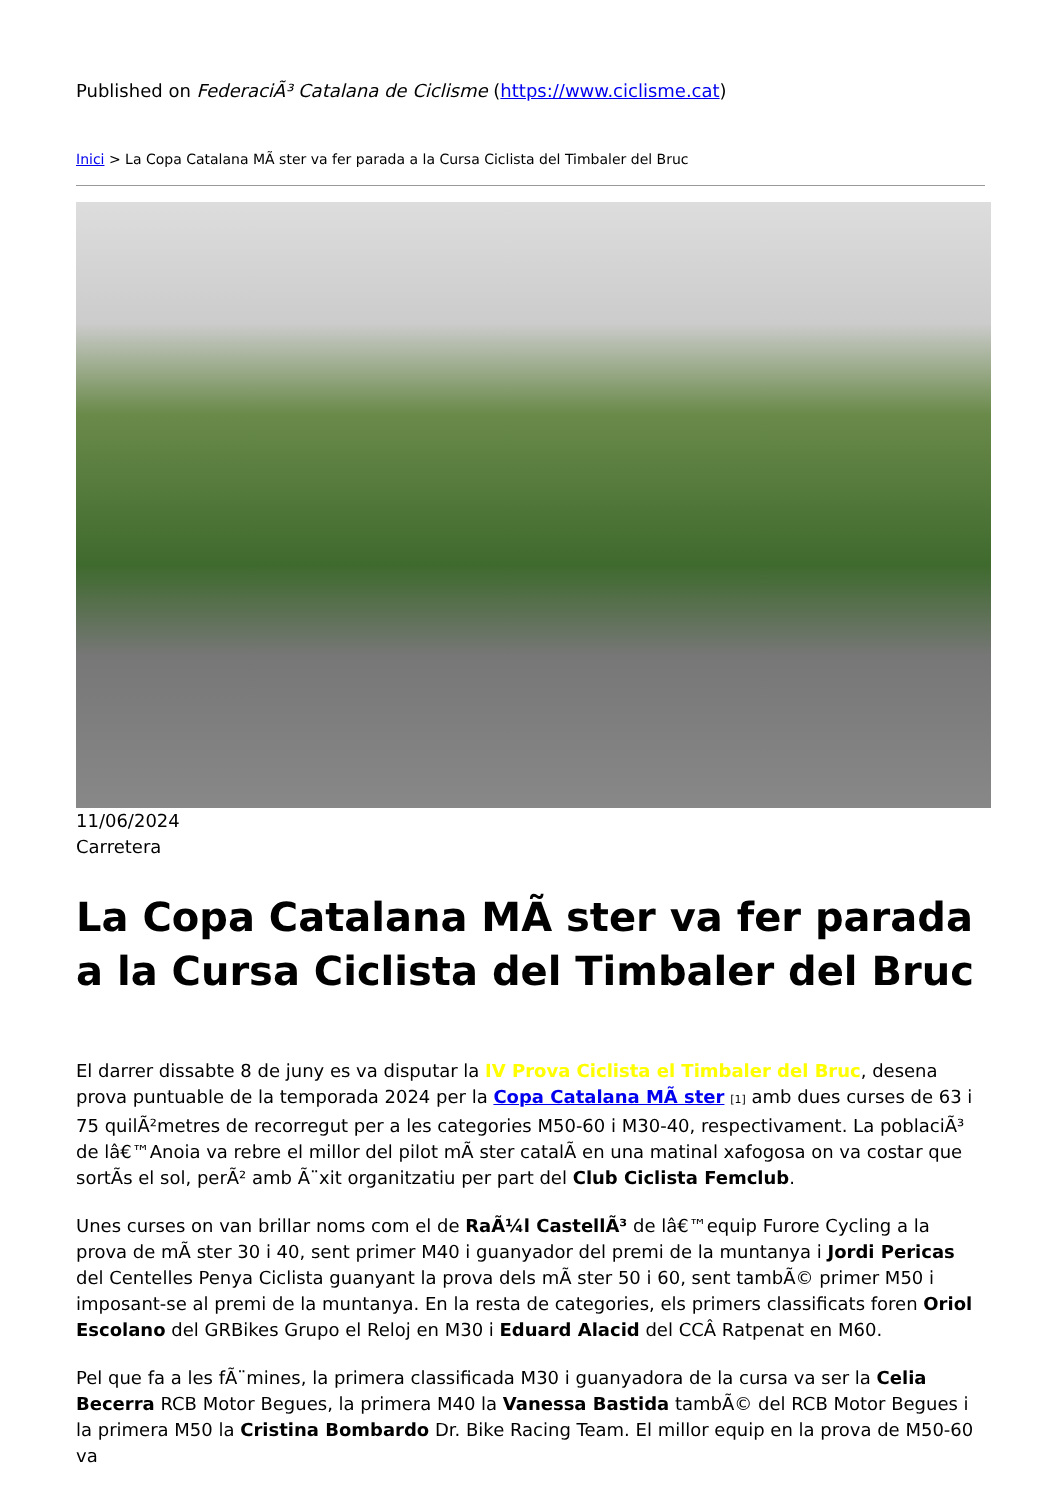Published on FederaciÃ³ Catalana de Ciclisme (https://www.ciclisme.cat)
Inici > La Copa Catalana MÃ ster va fer parada a la Cursa Ciclista del Timbaler del Bruc
11/06/2024
Carretera
La Copa Catalana MÃ ster va fer parada a la Cursa Ciclista del Timbaler del Bruc
El darrer dissabte 8 de juny es va disputar la IV Prova Ciclista el Timbaler del Bruc, desena prova puntuable de la temporada 2024 per la Copa Catalana MÃ ster [1] amb dues curses de 63 i 75 quilÃ²metres de recorregut per a les categories M50-60 i M30-40, respectivament. La poblaciÃ³ de lâ€™Anoia va rebre el millor del pilot mÃ ster catalÃ en una matinal xafogosa on va costar que sortÃs el sol, perÃ² amb Ã¨xit organitzatiu per part del Club Ciclista Femclub.
Unes curses on van brillar noms com el de RaÃ¼l CastellÃ³ de lâ€™equip Furore Cycling a la prova de mÃ ster 30 i 40, sent primer M40 i guanyador del premi de la muntanya i Jordi Pericas del Centelles Penya Ciclista guanyant la prova dels mÃ ster 50 i 60, sent tambÃ© primer M50 i imposant-se al premi de la muntanya. En la resta de categories, els primers classificats foren Oriol Escolano del GRBikes Grupo el Reloj en M30 i Eduard Alacid del CCÂ Ratpenat en M60.
Pel que fa a les fÃ¨mines, la primera classificada M30 i guanyadora de la cursa va ser la Celia Becerra RCB Motor Begues, la primera M40 la Vanessa Bastida tambÃ© del RCB Motor Begues i la primera M50 la Cristina Bombardo Dr. Bike Racing Team. El millor equip en la prova de M50-60 va